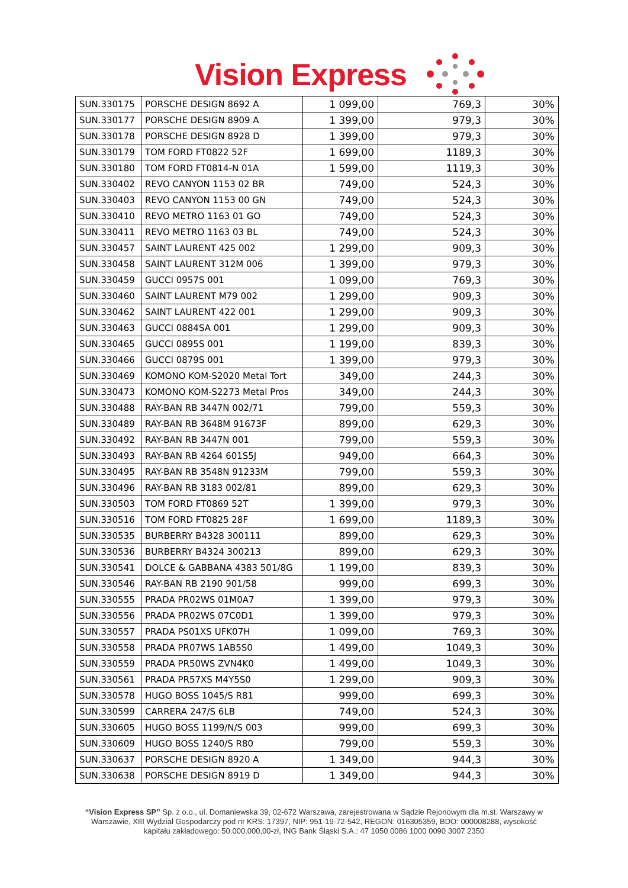Vision Express
| SUN.330175 | PORSCHE DESIGN 8692 A | 1 099,00 | 769,3 | 30% |
| SUN.330177 | PORSCHE DESIGN 8909 A | 1 399,00 | 979,3 | 30% |
| SUN.330178 | PORSCHE DESIGN 8928 D | 1 399,00 | 979,3 | 30% |
| SUN.330179 | TOM FORD FT0822 52F | 1 699,00 | 1189,3 | 30% |
| SUN.330180 | TOM FORD FT0814-N 01A | 1 599,00 | 1119,3 | 30% |
| SUN.330402 | REVO CANYON 1153 02 BR | 749,00 | 524,3 | 30% |
| SUN.330403 | REVO CANYON 1153 00 GN | 749,00 | 524,3 | 30% |
| SUN.330410 | REVO METRO 1163 01 GO | 749,00 | 524,3 | 30% |
| SUN.330411 | REVO METRO 1163 03 BL | 749,00 | 524,3 | 30% |
| SUN.330457 | SAINT LAURENT 425 002 | 1 299,00 | 909,3 | 30% |
| SUN.330458 | SAINT LAURENT 312M 006 | 1 399,00 | 979,3 | 30% |
| SUN.330459 | GUCCI 0957S 001 | 1 099,00 | 769,3 | 30% |
| SUN.330460 | SAINT LAURENT M79 002 | 1 299,00 | 909,3 | 30% |
| SUN.330462 | SAINT LAURENT 422 001 | 1 299,00 | 909,3 | 30% |
| SUN.330463 | GUCCI 0884SA 001 | 1 299,00 | 909,3 | 30% |
| SUN.330465 | GUCCI 0895S 001 | 1 199,00 | 839,3 | 30% |
| SUN.330466 | GUCCI 0879S 001 | 1 399,00 | 979,3 | 30% |
| SUN.330469 | KOMONO KOM-S2020 Metal Tort | 349,00 | 244,3 | 30% |
| SUN.330473 | KOMONO KOM-S2273 Metal Pros | 349,00 | 244,3 | 30% |
| SUN.330488 | RAY-BAN RB 3447N 002/71 | 799,00 | 559,3 | 30% |
| SUN.330489 | RAY-BAN RB 3648M 91673F | 899,00 | 629,3 | 30% |
| SUN.330492 | RAY-BAN RB 3447N 001 | 799,00 | 559,3 | 30% |
| SUN.330493 | RAY-BAN RB 4264 601S5J | 949,00 | 664,3 | 30% |
| SUN.330495 | RAY-BAN RB 3548N 91233M | 799,00 | 559,3 | 30% |
| SUN.330496 | RAY-BAN RB 3183 002/81 | 899,00 | 629,3 | 30% |
| SUN.330503 | TOM FORD FT0869 52T | 1 399,00 | 979,3 | 30% |
| SUN.330516 | TOM FORD FT0825 28F | 1 699,00 | 1189,3 | 30% |
| SUN.330535 | BURBERRY B4328 300111 | 899,00 | 629,3 | 30% |
| SUN.330536 | BURBERRY B4324 300213 | 899,00 | 629,3 | 30% |
| SUN.330541 | DOLCE & GABBANA 4383 501/8G | 1 199,00 | 839,3 | 30% |
| SUN.330546 | RAY-BAN RB 2190 901/58 | 999,00 | 699,3 | 30% |
| SUN.330555 | PRADA PR02WS 01M0A7 | 1 399,00 | 979,3 | 30% |
| SUN.330556 | PRADA PR02WS 07C0D1 | 1 399,00 | 979,3 | 30% |
| SUN.330557 | PRADA PS01XS UFK07H | 1 099,00 | 769,3 | 30% |
| SUN.330558 | PRADA PR07WS 1AB5S0 | 1 499,00 | 1049,3 | 30% |
| SUN.330559 | PRADA PR50WS ZVN4K0 | 1 499,00 | 1049,3 | 30% |
| SUN.330561 | PRADA PR57XS M4Y5S0 | 1 299,00 | 909,3 | 30% |
| SUN.330578 | HUGO BOSS 1045/S R81 | 999,00 | 699,3 | 30% |
| SUN.330599 | CARRERA 247/S 6LB | 749,00 | 524,3 | 30% |
| SUN.330605 | HUGO BOSS 1199/N/S 003 | 999,00 | 699,3 | 30% |
| SUN.330609 | HUGO BOSS 1240/S R80 | 799,00 | 559,3 | 30% |
| SUN.330637 | PORSCHE DESIGN 8920 A | 1 349,00 | 944,3 | 30% |
| SUN.330638 | PORSCHE DESIGN 8919 D | 1 349,00 | 944,3 | 30% |
“Vision Express SP” Sp. z o.o., ul. Domaniewska 39, 02-672 Warszawa, zarejestrowana w Sądzie Rejonowym dla m.st. Warszawy w Warszawie, XIII Wydział Gospodarczy pod nr KRS: 17397, NIP: 951-19-72-542, REGON: 016305359, BDO: 000008288, wysokość kapitału zakładowego: 50.000.000,00-zł, ING Bank Śląski S.A.: 47 1050 0086 1000 0090 3007 2350